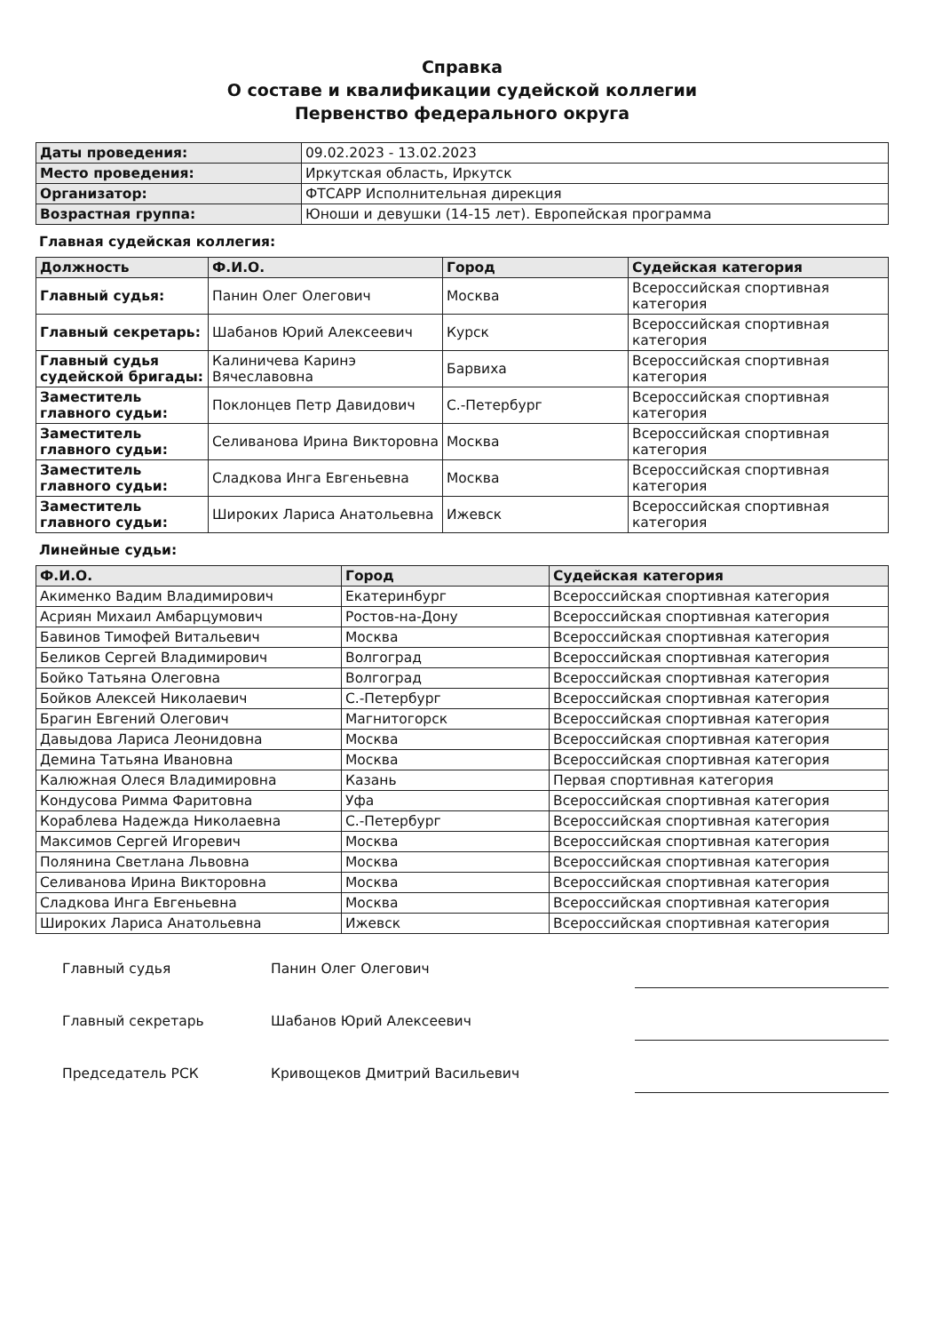Справка
О составе и квалификации судейской коллегии
Первенство федерального округа
| Даты проведения: | 09.02.2023 - 13.02.2023 |
| Место проведения: | Иркутская область, Иркутск |
| Организатор: | ФТСАРР Исполнительная дирекция |
| Возрастная группа: | Юноши и девушки (14-15 лет). Европейская программа |
Главная судейская коллегия:
| Должность | Ф.И.О. | Город | Судейская категория |
| --- | --- | --- | --- |
| Главный судья: | Панин Олег Олегович | Москва | Всероссийская спортивная категория |
| Главный секретарь: | Шабанов Юрий Алексеевич | Курск | Всероссийская спортивная категория |
| Главный судья судейской бригады: | Калиничева Каринэ Вячеславовна | Барвиха | Всероссийская спортивная категория |
| Заместитель главного судьи: | Поклонцев Петр Давидович | С.-Петербург | Всероссийская спортивная категория |
| Заместитель главного судьи: | Селиванова Ирина Викторовна | Москва | Всероссийская спортивная категория |
| Заместитель главного судьи: | Сладкова Инга Евгеньевна | Москва | Всероссийская спортивная категория |
| Заместитель главного судьи: | Широких Лариса Анатольевна | Ижевск | Всероссийская спортивная категория |
Линейные судьи:
| Ф.И.О. | Город | Судейская категория |
| --- | --- | --- |
| Акименко Вадим Владимирович | Екатеринбург | Всероссийская спортивная категория |
| Асриян Михаил Амбарцумович | Ростов-на-Дону | Всероссийская спортивная категория |
| Бавинов Тимофей Витальевич | Москва | Всероссийская спортивная категория |
| Беликов Сергей Владимирович | Волгоград | Всероссийская спортивная категория |
| Бойко Татьяна Олеговна | Волгоград | Всероссийская спортивная категория |
| Бойков Алексей Николаевич | С.-Петербург | Всероссийская спортивная категория |
| Брагин Евгений Олегович | Магнитогорск | Всероссийская спортивная категория |
| Давыдова Лариса Леонидовна | Москва | Всероссийская спортивная категория |
| Демина Татьяна Ивановна | Москва | Всероссийская спортивная категория |
| Калюжная Олеся Владимировна | Казань | Первая спортивная категория |
| Кондусова Римма Фаритовна | Уфа | Всероссийская спортивная категория |
| Кораблева Надежда Николаевна | С.-Петербург | Всероссийская спортивная категория |
| Максимов Сергей Игоревич | Москва | Всероссийская спортивная категория |
| Полянина Светлана Львовна | Москва | Всероссийская спортивная категория |
| Селиванова Ирина Викторовна | Москва | Всероссийская спортивная категория |
| Сладкова Инга Евгеньевна | Москва | Всероссийская спортивная категория |
| Широких Лариса Анатольевна | Ижевск | Всероссийская спортивная категория |
Главный судья Панин Олег Олегович
Главный секретарь Шабанов Юрий Алексеевич
Председатель РСК Кривощеков Дмитрий Васильевич